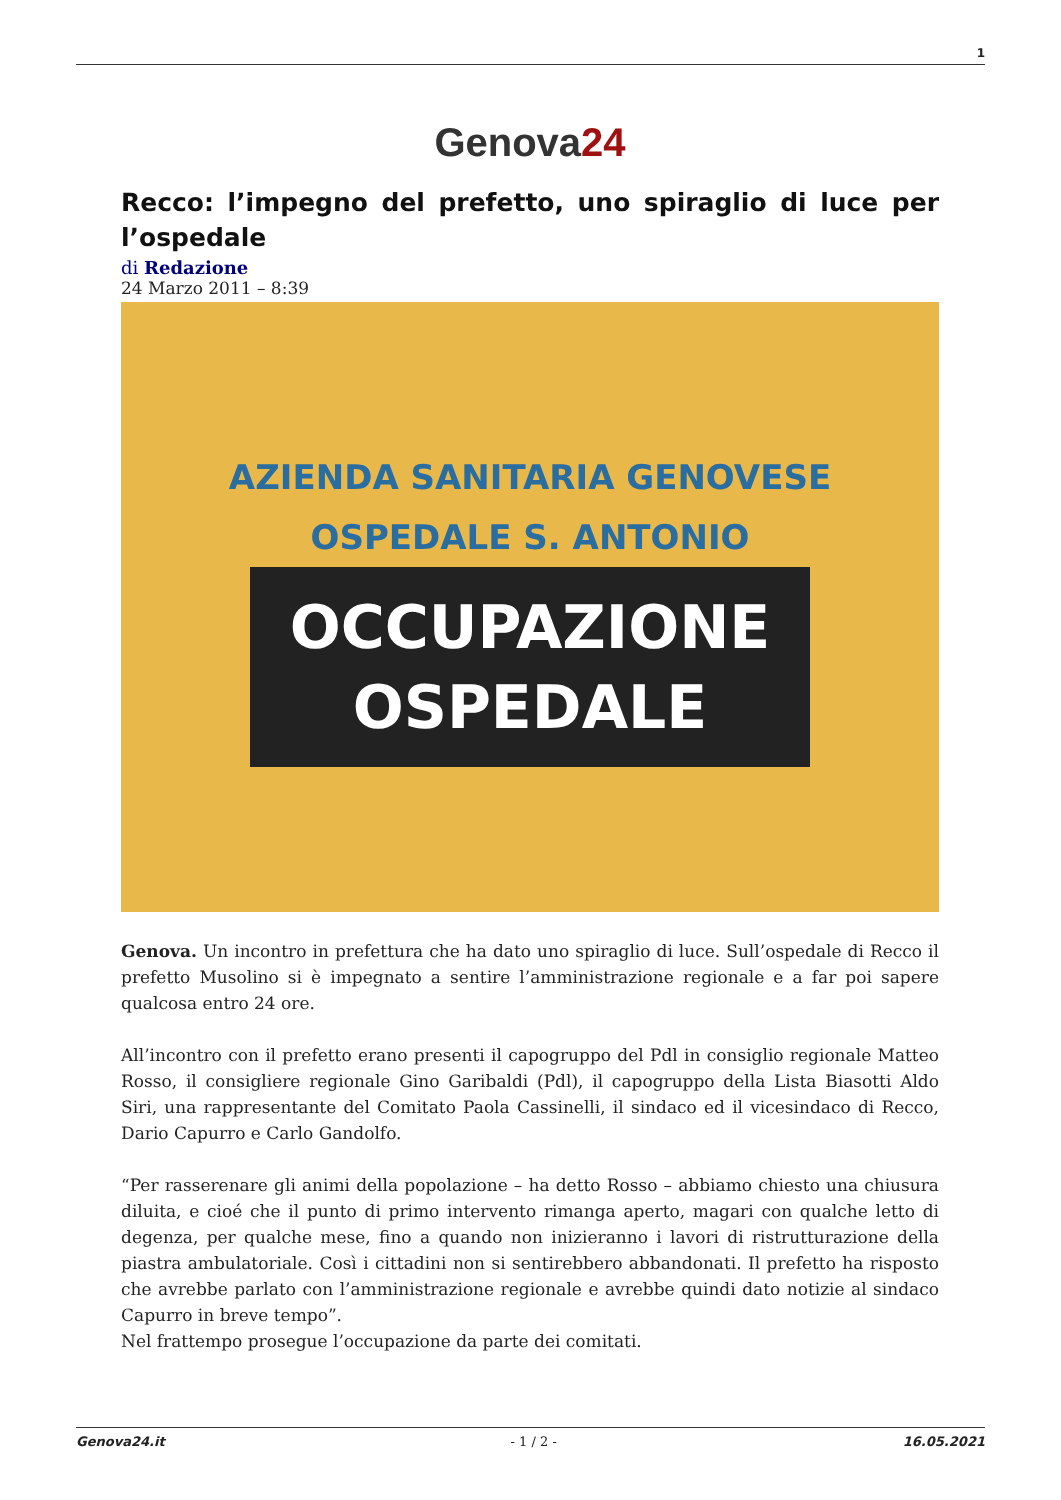1
Genova24
Recco: l’impegno del prefetto, uno spiraglio di luce per l’ospedale
di Redazione
24 Marzo 2011 – 8:39
AZIENDA SANITARIA GENOVESE
OSPEDALE S. ANTONIO
OCCUPAZIONE
OSPEDALE
Genova. Un incontro in prefettura che ha dato uno spiraglio di luce. Sull’ospedale di Recco il prefetto Musolino si è impegnato a sentire l’amministrazione regionale e a far poi sapere qualcosa entro 24 ore.
All’incontro con il prefetto erano presenti il capogruppo del Pdl in consiglio regionale Matteo Rosso, il consigliere regionale Gino Garibaldi (Pdl), il capogruppo della Lista Biasotti Aldo Siri, una rappresentante del Comitato Paola Cassinelli, il sindaco ed il vicesindaco di Recco, Dario Capurro e Carlo Gandolfo.
“Per rasserenare gli animi della popolazione – ha detto Rosso – abbiamo chiesto una chiusura diluita, e cioé che il punto di primo intervento rimanga aperto, magari con qualche letto di degenza, per qualche mese, fino a quando non inizieranno i lavori di ristrutturazione della piastra ambulatoriale. Così i cittadini non si sentirebbero abbandonati. Il prefetto ha risposto che avrebbe parlato con l’amministrazione regionale e avrebbe quindi dato notizie al sindaco Capurro in breve tempo”.
Nel frattempo prosegue l’occupazione da parte dei comitati.
Genova24.it - 1 / 2 - 16.05.2021